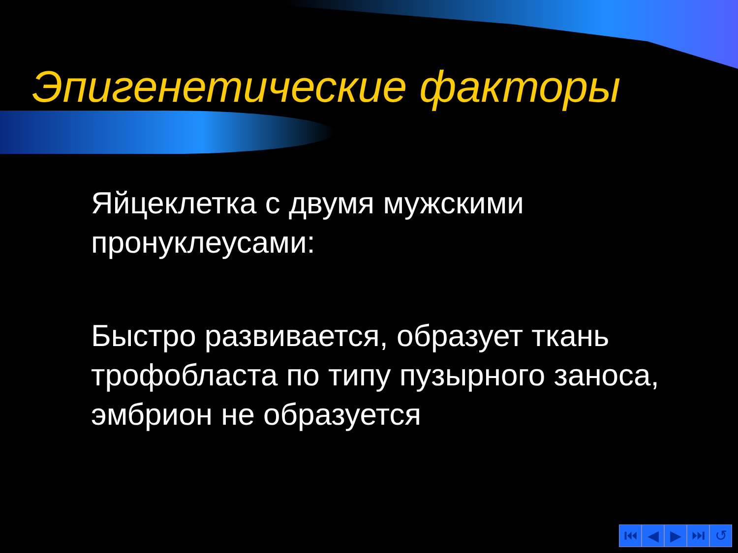Эпигенетические факторы
Яйцеклетка с двумя мужскими пронуклеусами:
Быстро развивается, образует ткань трофобласта по типу пузырного заноса, эмбрион не образуется
⏮ ◀ ▶ ⏭ ↺